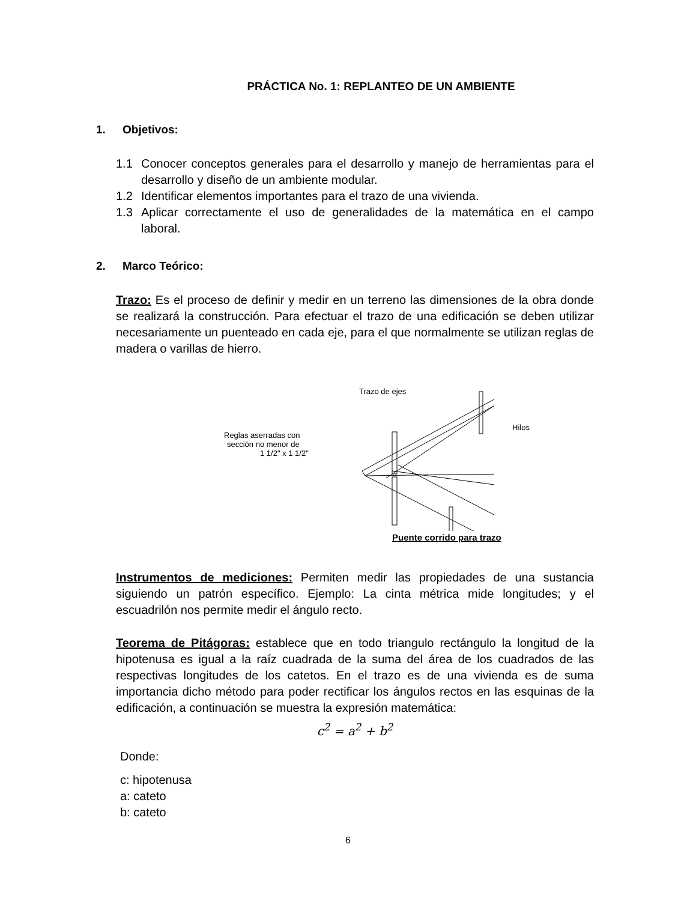PRÁCTICA No. 1: REPLANTEO DE UN AMBIENTE
1. Objetivos:
1.1 Conocer conceptos generales para el desarrollo y manejo de herramientas para el desarrollo y diseño de un ambiente modular.
1.2 Identificar elementos importantes para el trazo de una vivienda.
1.3 Aplicar correctamente el uso de generalidades de la matemática en el campo laboral.
2. Marco Teórico:
Trazo: Es el proceso de definir y medir en un terreno las dimensiones de la obra donde se realizará la construcción. Para efectuar el trazo de una edificación se deben utilizar necesariamente un puenteado en cada eje, para el que normalmente se utilizan reglas de madera o varillas de hierro.
Trazo de ejes
Reglas aserradas con
sección no menor de
1 1/2" x 1 1/2"
Puente corrido para trazo
Hilos
Instrumentos de mediciones: Permiten medir las propiedades de una sustancia siguiendo un patrón específico. Ejemplo: La cinta métrica mide longitudes; y el escuadrilón nos permite medir el ángulo recto.
Teorema de Pitágoras: establece que en todo triangulo rectángulo la longitud de la hipotenusa es igual a la raíz cuadrada de la suma del área de los cuadrados de las respectivas longitudes de los catetos. En el trazo es de una vivienda es de suma importancia dicho método para poder rectificar los ángulos rectos en las esquinas de la edificación, a continuación se muestra la expresión matemática:
c<sup>2</sup> = a<sup>2</sup> + b<sup>2</sup>
Donde:
c: hipotenusa
a: cateto
b: cateto
6